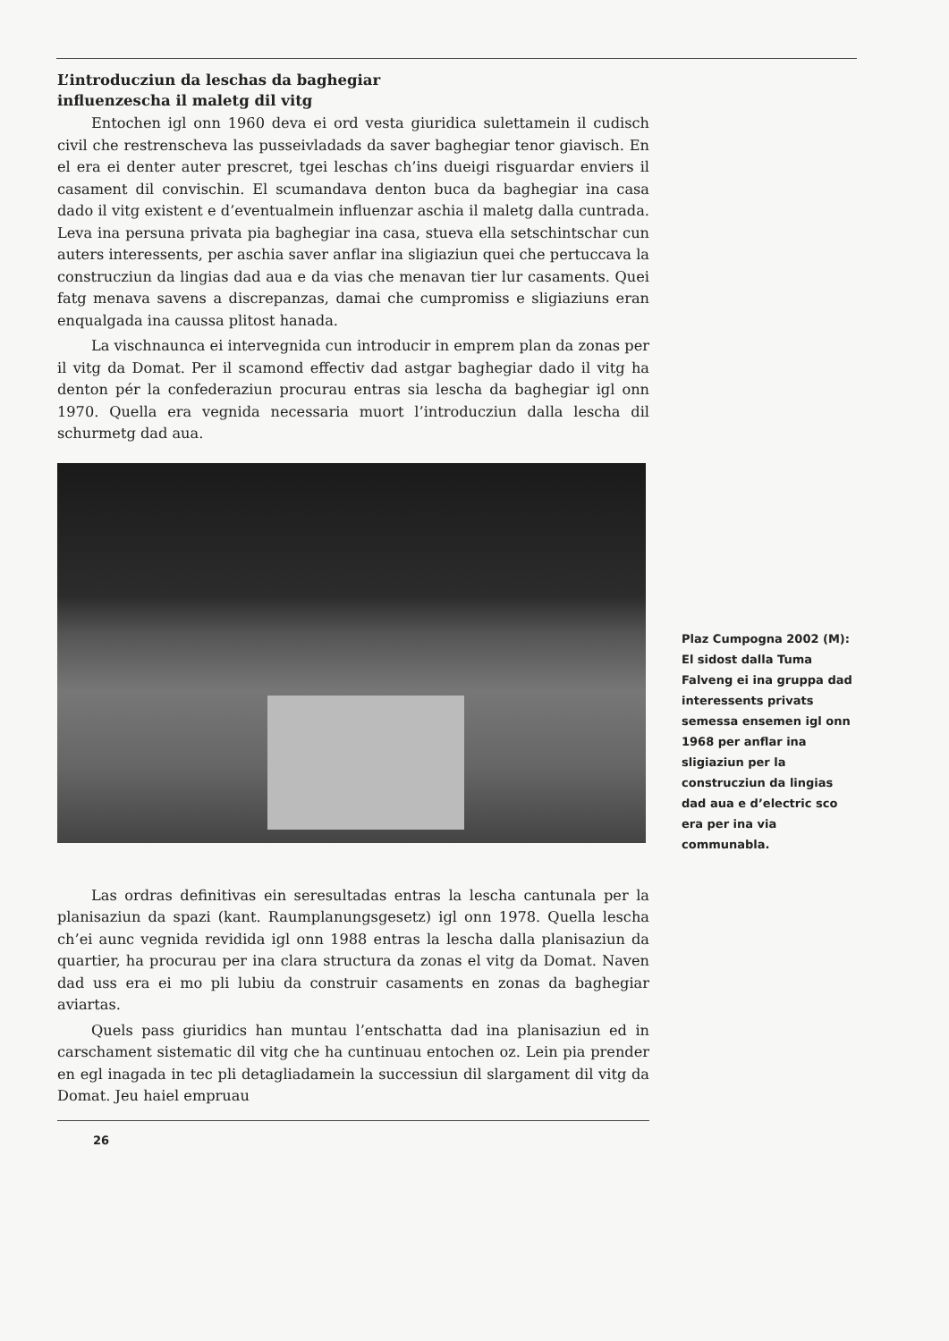L’introducziun da leschas da baghegiar
influenzescha il maletg dil vitg
Entochen igl onn 1960 deva ei ord vesta giuridica sulettamein il cudisch civil che restrenscheva las pusseivladads da saver baghegiar tenor giavisch. En el era ei denter auter prescret, tgei leschas ch’ins dueigi risguardar enviers il casament dil convischin. El scumandava denton buca da baghegiar ina casa dado il vitg existent e d’eventualmein influenzar aschia il maletg dalla cuntrada. Leva ina persuna privata pia baghegiar ina casa, stueva ella setschintschar cun auters interessents, per aschia saver anflar ina sligiaziun quei che pertuccava la construcziun da lingias dad aua e da vias che menavan tier lur casaments. Quei fatg menava savens a discrepanzas, damai che cumpromiss e sligiaziuns eran enqualgada ina caussa plitost hanada.
La vischnaunca ei intervegnida cun introducir in emprem plan da zonas per il vitg da Domat. Per il scamond effectiv dad astgar baghegiar dado il vitg ha denton pér la confederaziun procurau entras sia lescha da baghegiar igl onn 1970. Quella era vegnida necessaria muort l’introducziun dalla lescha dil schurmetg dad aua.
Plaz Cumpogna 2002 (M): El sidost dalla Tuma Falveng ei ina gruppa dad interessents privats semessa ensemen igl onn 1968 per anflar ina sligiaziun per la construcziun da lingias dad aua e d’electric sco era per ina via communabla.
Las ordras definitivas ein seresultadas entras la lescha cantunala per la planisaziun da spazi (kant. Raumplanungsgesetz) igl onn 1978. Quella lescha ch’ei aunc vegnida revidida igl onn 1988 entras la lescha dalla planisaziun da quartier, ha procurau per ina clara structura da zonas el vitg da Domat. Naven dad uss era ei mo pli lubiu da construir casaments en zonas da baghegiar aviartas.
Quels pass giuridics han muntau l’entschatta dad ina planisaziun ed in carschament sistematic dil vitg che ha cuntinuau entochen oz. Lein pia prender en egl inagada in tec pli detagliadamein la successiun dil slargament dil vitg da Domat. Jeu haiel empruau
26